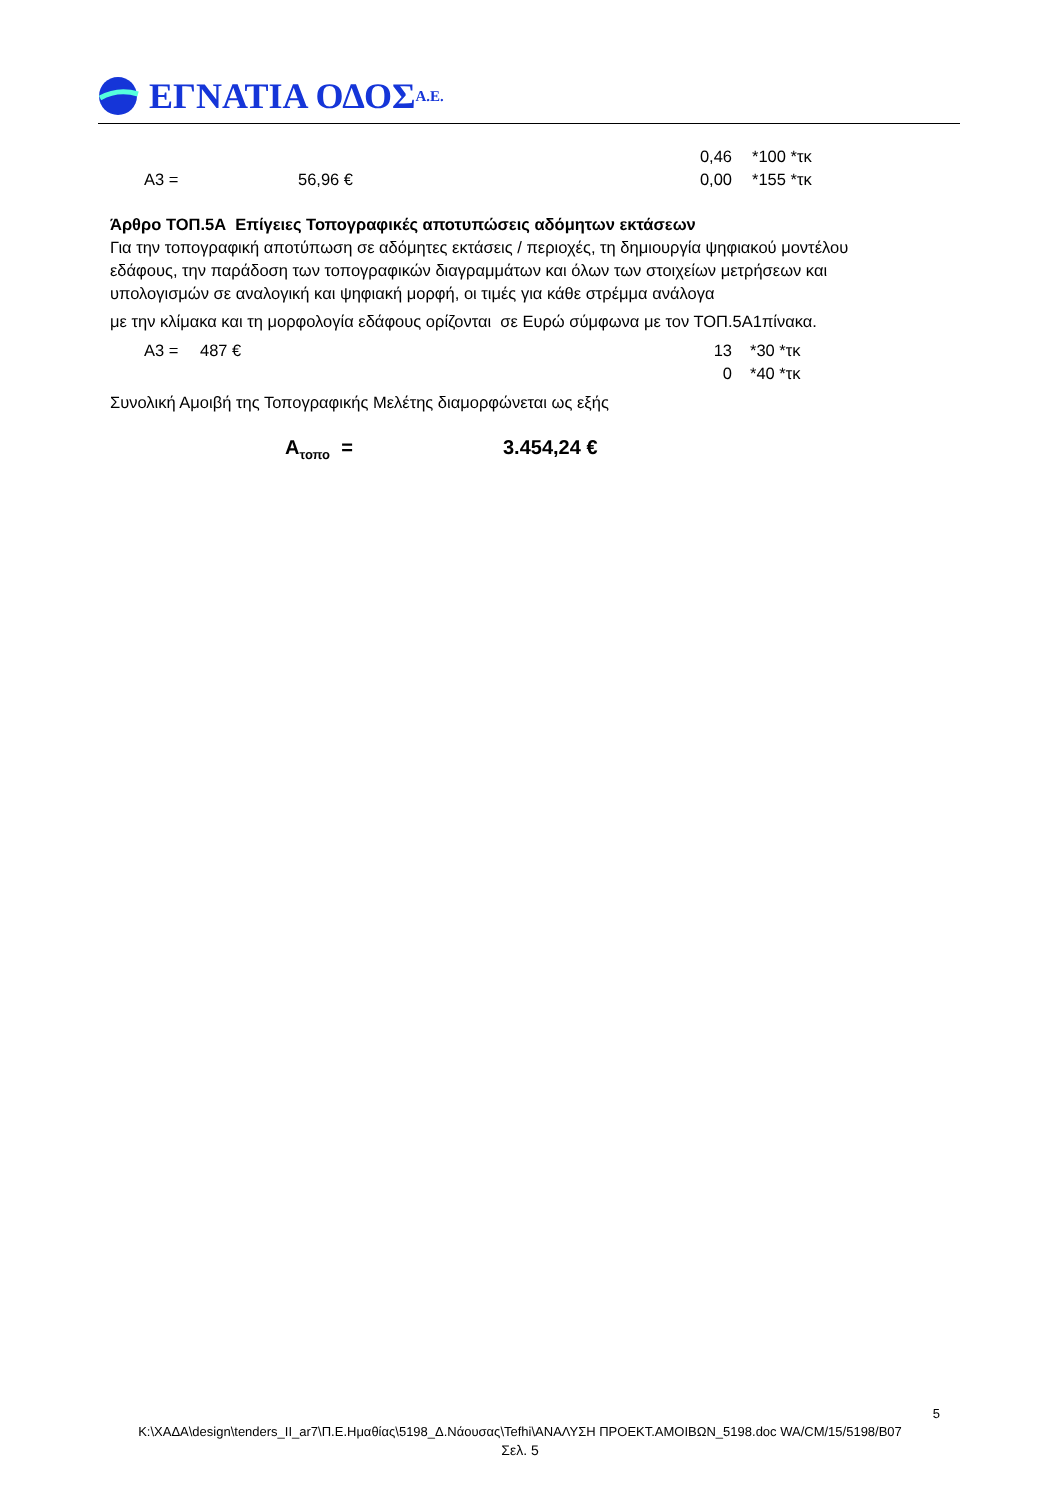ΕΓΝΑΤΙΑ ΟΔΟΣ Α.Ε.
0,46 *100 *τκ
Α3 = 56,96 € 0,00 *155 *τκ
Άρθρο ΤΟΠ.5Α Επίγειες Τοπογραφικές αποτυπώσεις αδόμητων εκτάσεων
Για την τοπογραφική αποτύπωση σε αδόμητες εκτάσεις / περιοχές, τη δημιουργία ψηφιακού μοντέλου εδάφους, την παράδοση των τοπογραφικών διαγραμμάτων και όλων των στοιχείων μετρήσεων και υπολογισμών σε αναλογική και ψηφιακή μορφή, οι τιμές για κάθε στρέμμα ανάλογα
με την κλίμακα και τη μορφολογία εδάφους ορίζονται σε Ευρώ σύμφωνα με τον ΤΟΠ.5Α1πίνακα.
Α3 = 487 € 13 *30 *τκ
0 *40 *τκ
Συνολική Αμοιβή της Τοπογραφικής Μελέτης διαμορφώνεται ως εξής
Α<sub>τοπο</sub> = 3.454,24 €
5
K:\ΧΑΔΑ\design\tenders_II_ar7\Π.Ε.Ημαθίας\5198_Δ.Νάουσας\Tefhi\ΑΝΑΛΥΣΗ ΠΡΟΕΚΤ.ΑΜΟΙΒΩΝ_5198.doc WA/CM/15/5198/B07
Σελ. 5